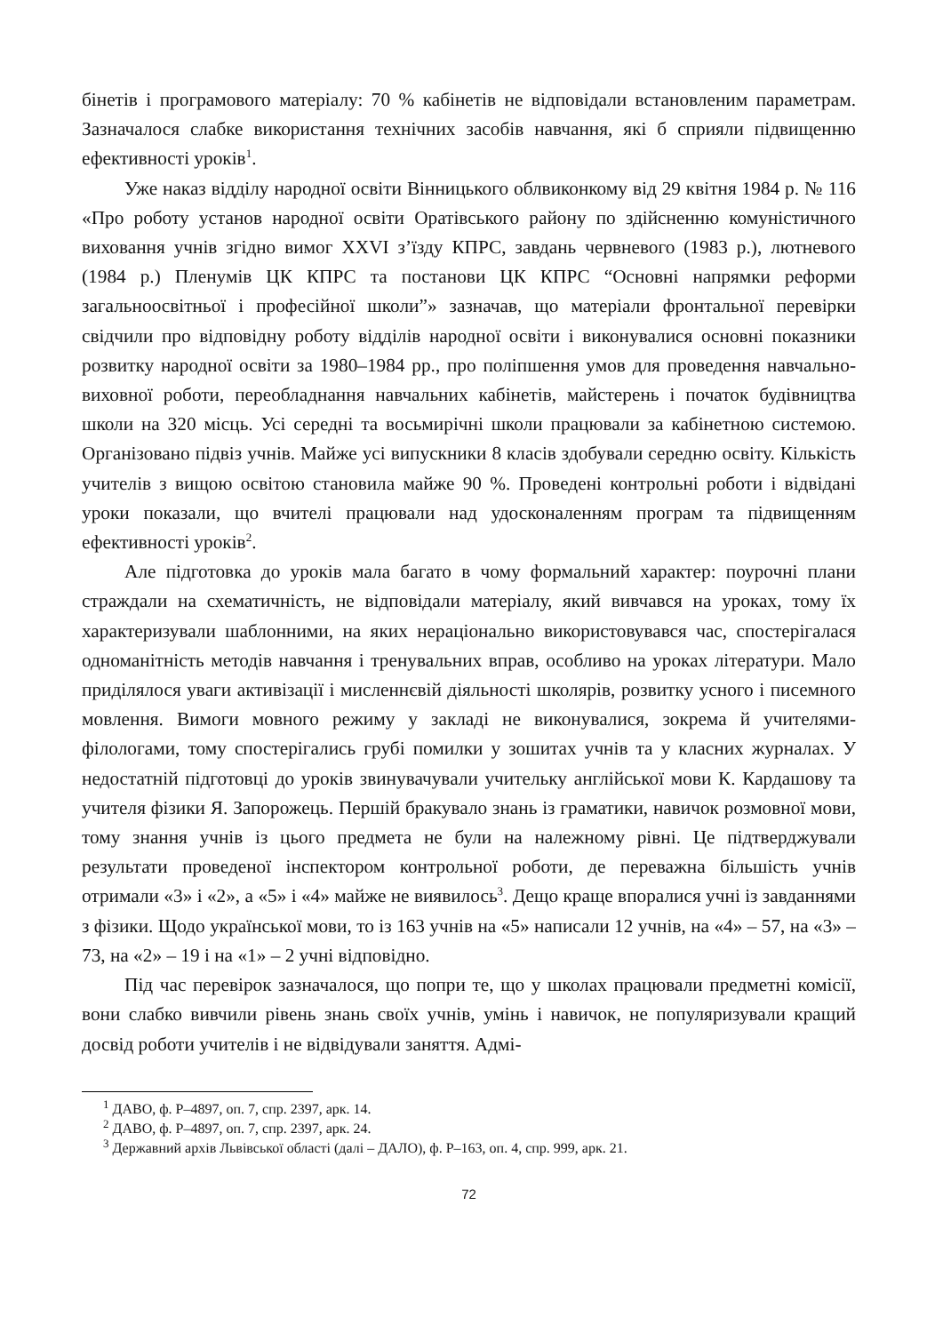бінетів і програмового матеріалу: 70 % кабінетів не відповідали встановленим параметрам. Зазначалося слабке використання технічних засобів навчання, які б сприяли підвищенню ефективності уроків<sup>1</sup>.
Уже наказ відділу народної освіти Вінницького облвиконкому від 29 квітня 1984 р. № 116 «Про роботу установ народної освіти Оратівського району по здійсненню комуністичного виховання учнів згідно вимог XXVI з’їзду КПРС, завдань червневого (1983 р.), лютневого (1984 р.) Пленумів ЦК КПРС та постанови ЦК КПРС “Основні напрямки реформи загальноосвітньої і професійної школи”» зазначав, що матеріали фронтальної перевірки свідчили про відповідну роботу відділів народної освіти і виконувалися основні показники розвитку народної освіти за 1980–1984 рр., про поліпшення умов для проведення навчально-виховної роботи, переобладнання навчальних кабінетів, майстерень і початок будівництва школи на 320 місць. Усі середні та восьмирічні школи працювали за кабінетною системою. Організовано підвіз учнів. Майже усі випускники 8 класів здобували середню освіту. Кількість учителів з вищою освітою становила майже 90 %. Проведені контрольні роботи і відвідані уроки показали, що вчителі працювали над удосконаленням програм та підвищенням ефективності уроків<sup>2</sup>.
Але підготовка до уроків мала багато в чому формальний характер: поурочні плани страждали на схематичність, не відповідали матеріалу, який вивчався на уроках, тому їх характеризували шаблонними, на яких нераціонально використовувався час, спостерігалася одноманітність методів навчання і тренувальних вправ, особливо на уроках літератури. Мало приділялося уваги активізації і мисленнєвій діяльності школярів, розвитку усного і писемного мовлення. Вимоги мовного режиму у закладі не виконувалися, зокрема й учителями-філологами, тому спостерігались грубі помилки у зошитах учнів та у класних журналах. У недостатній підготовці до уроків звинувачували учительку англійської мови К. Кардашову та учителя фізики Я. Запорожець. Першій бракувало знань із граматики, навичок розмовної мови, тому знання учнів із цього предмета не були на належному рівні. Це підтверджували результати проведеної інспектором контрольної роботи, де переважна більшість учнів отримали «3» і «2», а «5» і «4» майже не виявилось<sup>3</sup>. Дещо краще впоралися учні із завданнями з фізики. Щодо української мови, то із 163 учнів на «5» написали 12 учнів, на «4» – 57, на «3» – 73, на «2» – 19 і на «1» – 2 учні відповідно.
Під час перевірок зазначалося, що попри те, що у школах працювали предметні комісії, вони слабко вивчили рівень знань своїх учнів, умінь і навичок, не популяризували кращий досвід роботи учителів і не відвідували заняття. Адмі-
<sup>1</sup> ДАВО, ф. Р–4897, оп. 7, спр. 2397, арк. 14.
<sup>2</sup> ДАВО, ф. Р–4897, оп. 7, спр. 2397, арк. 24.
<sup>3</sup> Державний архів Львівської області (далі – ДАЛО), ф. Р–163, оп. 4, спр. 999, арк. 21.
72